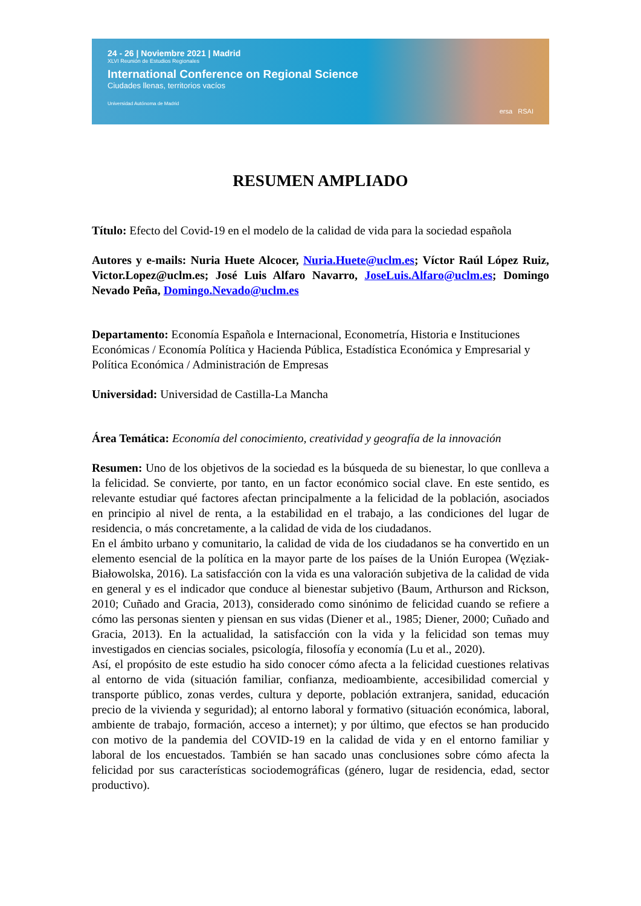24 - 26 | Noviembre 2021 | Madrid
XLVI Reunión de Estudios Regionales
International Conference on Regional Science
Ciudades llenas, territorios vacíos
Universidad Autónoma de Madrid
ersa RSAI
RESUMEN AMPLIADO
Título: Efecto del Covid-19 en el modelo de la calidad de vida para la sociedad española
Autores y e-mails: Nuria Huete Alcocer, Nuria.Huete@uclm.es; Víctor Raúl López Ruiz, Victor.Lopez@uclm.es; José Luis Alfaro Navarro, JoseLuis.Alfaro@uclm.es; Domingo Nevado Peña, Domingo.Nevado@uclm.es
Departamento: Economía Española e Internacional, Econometría, Historia e Instituciones Económicas / Economía Política y Hacienda Pública, Estadística Económica y Empresarial y Política Económica / Administración de Empresas
Universidad: Universidad de Castilla-La Mancha
Área Temática: Economía del conocimiento, creatividad y geografía de la innovación
Resumen: Uno de los objetivos de la sociedad es la búsqueda de su bienestar, lo que conlleva a la felicidad. Se convierte, por tanto, en un factor económico social clave. En este sentido, es relevante estudiar qué factores afectan principalmente a la felicidad de la población, asociados en principio al nivel de renta, a la estabilidad en el trabajo, a las condiciones del lugar de residencia, o más concretamente, a la calidad de vida de los ciudadanos.
En el ámbito urbano y comunitario, la calidad de vida de los ciudadanos se ha convertido en un elemento esencial de la política en la mayor parte de los países de la Unión Europea (Węziak-Białowolska, 2016). La satisfacción con la vida es una valoración subjetiva de la calidad de vida en general y es el indicador que conduce al bienestar subjetivo (Baum, Arthurson and Rickson, 2010; Cuñado and Gracia, 2013), considerado como sinónimo de felicidad cuando se refiere a cómo las personas sienten y piensan en sus vidas (Diener et al., 1985; Diener, 2000; Cuñado and Gracia, 2013). En la actualidad, la satisfacción con la vida y la felicidad son temas muy investigados en ciencias sociales, psicología, filosofía y economía (Lu et al., 2020).
Así, el propósito de este estudio ha sido conocer cómo afecta a la felicidad cuestiones relativas al entorno de vida (situación familiar, confianza, medioambiente, accesibilidad comercial y transporte público, zonas verdes, cultura y deporte, población extranjera, sanidad, educación precio de la vivienda y seguridad); al entorno laboral y formativo (situación económica, laboral, ambiente de trabajo, formación, acceso a internet); y por último, que efectos se han producido con motivo de la pandemia del COVID-19 en la calidad de vida y en el entorno familiar y laboral de los encuestados. También se han sacado unas conclusiones sobre cómo afecta la felicidad por sus características sociodemográficas (género, lugar de residencia, edad, sector productivo).